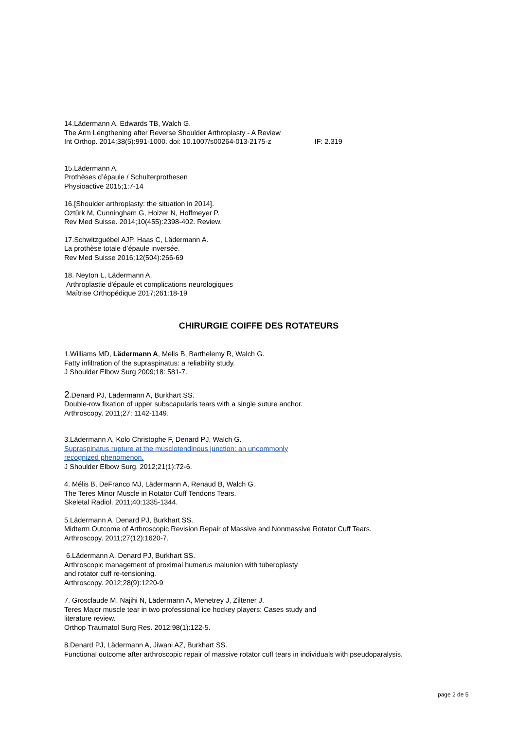14.Lädermann A, Edwards TB, Walch G.
The Arm Lengthening after Reverse Shoulder Arthroplasty - A Review
Int Orthop. 2014;38(5):991-1000. doi: 10.1007/s00264-013-2175-z IF: 2.319
15.Lädermann A.
Prothèses d’épaule / Schulterprothesen
Physioactive 2015;1:7-14
16.[Shoulder arthroplasty: the situation in 2014].
Oztürk M, Cunningham G, Holzer N, Hoffmeyer P.
Rev Med Suisse. 2014;10(455):2398-402. Review.
17.Schwitzguébel AJP, Haas C, Lädermann A.
La prothèse totale d’épaule inversée.
Rev Med Suisse 2016;12(504):266-69
18. Neyton L, Lädermann A.
Arthroplastie d'épaule et complications neurologiques
Maîtrise Orthopédique 2017;261:18-19
CHIRURGIE COIFFE DES ROTATEURS
1.Williams MD, Lädermann A, Melis B, Barthelemy R, Walch G.
Fatty infiltration of the supraspinatus: a reliability study.
J Shoulder Elbow Surg 2009;18: 581-7.
2.Denard PJ, Lädermann A, Burkhart SS.
Double-row fixation of upper subscapularis tears with a single suture anchor.
Arthroscopy. 2011;27: 1142-1149.
3.Lädermann A, Kolo Christophe F, Denard PJ, Walch G.
Supraspinatus rupture at the musclotendinous junction: an uncommonly
recognized phenomenon.
J Shoulder Elbow Surg. 2012;21(1):72-6.
4. Mélis B, DeFranco MJ, Lädermann A, Renaud B, Walch G.
The Teres Minor Muscle in Rotator Cuff Tendons Tears.
Skeletal Radiol. 2011;40:1335-1344.
5.Lädermann A, Denard PJ, Burkhart SS.
Midterm Outcome of Arthroscopic Revision Repair of Massive and Nonmassive Rotator Cuff Tears.
Arthroscopy. 2011;27(12):1620-7.
6.Lädermann A, Denard PJ, Burkhart SS.
Arthroscopic management of proximal humerus malunion with tuberoplasty
and rotator cuff re-tensioning.
Arthroscopy. 2012;28(9):1220-9
7. Grosclaude M, Najihi N, Lädermann A, Menetrey J, Ziltener J.
Teres Major muscle tear in two professional ice hockey players: Cases study and
literature review.
Orthop Traumatol Surg Res. 2012;98(1):122-5.
8.Denard PJ, Lädermann A, Jiwani AZ, Burkhart SS.
Functional outcome after arthroscopic repair of massive rotator cuff tears in individuals with pseudoparalysis.
page 2 de 5